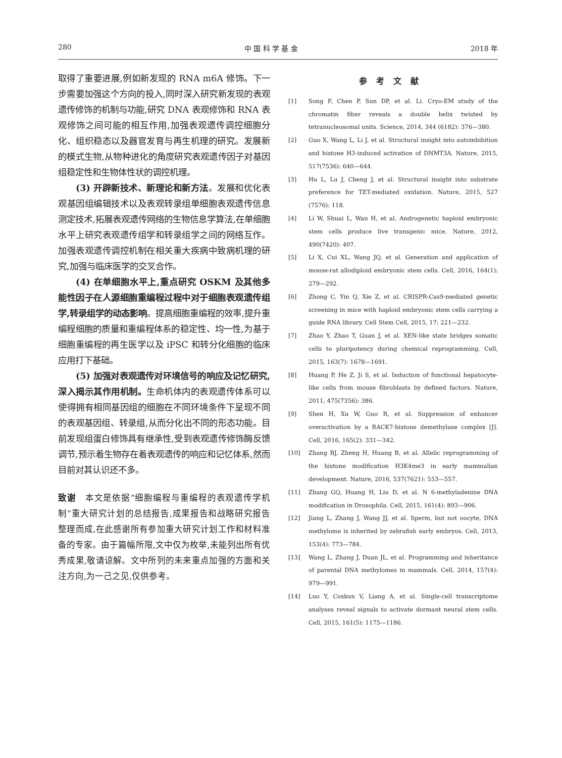280 中 国 科 学 基 金 2018 年
取得了重要进展,例如新发现的 RNA m6A 修饰。下一步需要加强这个方向的投入,同时深入研究新发现的表观遗传修饰的机制与功能,研究 DNA 表观修饰和 RNA 表观修饰之间可能的相互作用,加强表观遗传调控细胞分化、组织稳态以及器官发育与再生机理的研究。发展新的模式生物,从物种进化的角度研究表观遗传因子对基因组稳定性和生物体性状的调控机理。
(3) 开辟新技术、新理论和新方法。发展和优化表观基因组编辑技术以及表观转录组单细胞表观遗传信息测定技术,拓展表观遗传网络的生物信息学算法,在单细胞水平上研究表观遗传组学和转录组学之间的网络互作。加强表观遗传调控机制在相关重大疾病中致病机理的研究,加强与临床医学的交叉合作。
(4) 在单细胞水平上,重点研究 OSKM 及其他多能性因子在人源细胞重编程过程中对于细胞表观遗传组学,转录组学的动态影响。提高细胞重编程的效率,提升重编程细胞的质量和重编程体系的稳定性、均一性,为基于细胞重编程的再生医学以及 iPSC 和转分化细胞的临床应用打下基础。
(5) 加强对表观遗传对环境信号的响应及记忆研究,深入揭示其作用机制。生命机体内的表观遗传体系可以使得拥有相同基因组的细胞在不同环境条件下呈现不同的表观基因组、转录组,从而分化出不同的形态功能。目前发现组蛋白修饰具有继承性,受到表观遗传修饰酶反馈调节,预示着生物存在着表观遗传的响应和记忆体系,然而目前对其认识还不多。
致谢　本文是依据“细胞编程与重编程的表观遗传学机制”重大研究计划的总结报告,成果报告和战略研究报告整理而成,在此感谢所有参加重大研究计划工作和材料准备的专家。由于篇幅所限,文中仅为枚举,未能列出所有优秀成果,敬请谅解。文中所列的未来重点加强的方面和关注方向,为一己之见,仅供参考。
参考文献
[1] Song F, Chen P, Sun DP, et al. Li. Cryo-EM study of the chromatin fiber reveals a double helix twisted by tetranucleosomal units. Science, 2014, 344 (6182): 376—380.
[2] Guo X, Wang L, Li J, et al. Structural insight into autoinhibition and histone H3-induced activation of DNMT3A. Nature, 2015, 517(7536): 640—644.
[3] Hu L, Lu J, Cheng J, et al. Structural insight into substrate preference for TET-mediated oxidation. Nature, 2015, 527 (7576): 118.
[4] Li W, Shuai L, Wan H, et al. Androgenetic haploid embryonic stem cells produce live transgenic mice. Nature, 2012, 490(7420): 407.
[5] Li X, Cui XL, Wang JQ, et al. Generation and application of mouse-rat allodiploid embryonic stem cells. Cell, 2016, 164(1): 279—292.
[6] Zhong C, Yin Q, Xie Z, et al. CRISPR-Cas9-mediated genetic screening in mice with haploid embryonic stem cells carrying a guide RNA library. Cell Stem Cell, 2015, 17: 221—232.
[7] Zhao Y, Zhao T, Guan J, et al. XEN-like state bridges somatic cells to pluripotency during chemical reprogramming. Cell, 2015, 163(7): 1678—1691.
[8] Huang P, He Z, Ji S, et al. Induction of functional hepatocyte-like cells from mouse fibroblasts by defined factors. Nature, 2011, 475(7356): 386.
[9] Shen H, Xu W, Guo R, et al. Suppression of enhancer overactivation by a RACK7-histone demethylase complex [J]. Cell, 2016, 165(2): 331—342.
[10] Zhang BJ, Zheng H, Huang B, et al. Allelic reprogramming of the histone modification H3K4me3 in early mammalian development. Nature, 2016, 537(7621): 553—557.
[11] Zhang GQ, Huang H, Liu D, et al. N 6-methyladenine DNA modification in Drosophila. Cell, 2015, 161(4): 893—906.
[12] Jiang L, Zhang J, Wang JJ, et al. Sperm, but not oocyte, DNA methylome is inherited by zebrafish early embryos. Cell, 2013, 153(4): 773—784.
[13] Wang L, Zhang J, Duan JL, et al. Programming and inheritance of parental DNA methylomes in mammals. Cell, 2014, 157(4): 979—991.
[14] Luo Y, Coskun V, Liang A, et al. Single-cell transcriptome analyses reveal signals to activate dormant neural stem cells. Cell, 2015, 161(5): 1175—1186.